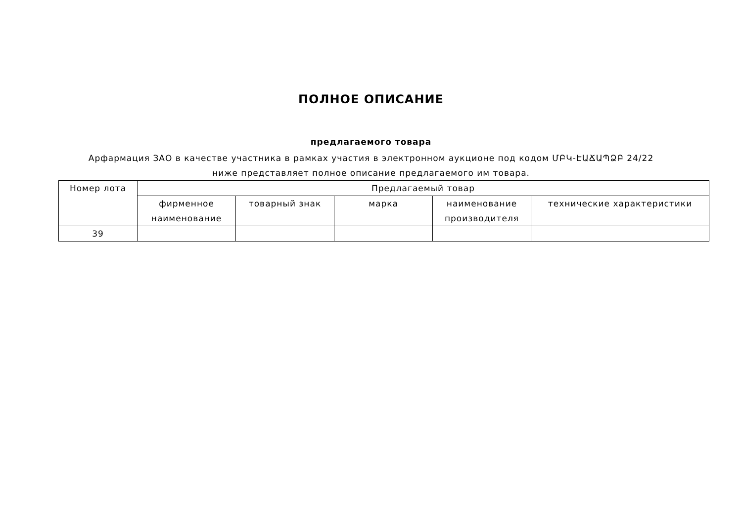ПОЛНОЕ ОПИСАНИЕ
предлагаемого товара
Арфармация ЗАО в качестве участника в рамках участия в электронном аукционе под кодом ՄԲԿ-ԷԱՃԱՊՁԲ 24/22 ниже представляет полное описание предлагаемого им товара.
| Номер лота | Предлагаемый товар | | | | |
| --- | --- | --- | --- | --- | --- |
| | фирменное наименование | товарный знак | марка | наименование производителя | технические характеристики |
| 39 | | | | | |